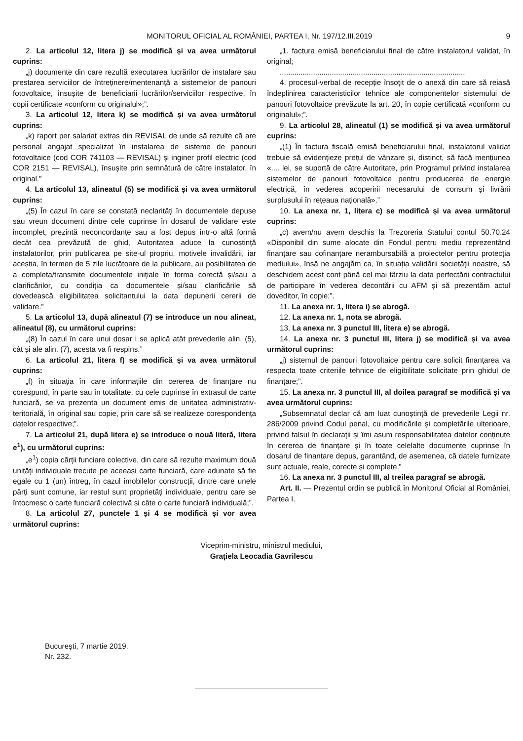MONITORUL OFICIAL AL ROMÂNIEI, PARTEA I, Nr. 197/12.III.2019
9
2. La articolul 12, litera j) se modifică și va avea următorul cuprins:
„j) documente din care rezultă executarea lucrărilor de instalare sau prestarea serviciilor de întreținere/mentenanță a sistemelor de panouri fotovoltaice, însușite de beneficiarii lucrărilor/serviciilor respective, în copii certificate «conform cu originalul»;”.
3. La articolul 12, litera k) se modifică și va avea următorul cuprins:
„k) raport per salariat extras din REVISAL de unde să rezulte că are personal angajat specializat în instalarea de sisteme de panouri fotovoltaice (cod COR 741103 — REVISAL) și inginer profil electric (cod COR 2151 — REVISAL), însușite prin semnătură de către instalator, în original.”
4. La articolul 13, alineatul (5) se modifică și va avea următorul cuprins:
„(5) În cazul în care se constată neclarități în documentele depuse sau vreun document dintre cele cuprinse în dosarul de validare este incomplet, prezintă neconcordanțe sau a fost depus într-o altă formă decât cea prevăzută de ghid, Autoritatea aduce la cunoștință instalatorilor, prin publicarea pe site-ul propriu, motivele invalidării, iar aceștia, în termen de 5 zile lucrătoare de la publicare, au posibilitatea de a completa/transmite documentele inițiale în forma corectă și/sau a clarificărilor, cu condiția ca documentele și/sau clarificările să dovedească eligibilitatea solicitantului la data depunerii cererii de validare.”
5. La articolul 13, după alineatul (7) se introduce un nou alineat, alineatul (8), cu următorul cuprins:
„(8) În cazul în care unui dosar i se aplică atât prevederile alin. (5), cât și ale alin. (7), acesta va fi respins.”
6. La articolul 21, litera f) se modifică și va avea următorul cuprins:
„f) în situația în care informațiile din cererea de finanțare nu corespund, în parte sau în totalitate, cu cele cuprinse în extrasul de carte funciară, se va prezenta un document emis de unitatea administrativ-teritorială, în original sau copie, prin care să se realizeze corespondența datelor respective;”.
7. La articolul 21, după litera e) se introduce o nouă literă, litera e<sup>1</sup>), cu următorul cuprins:
„e<sup>1</sup>) copia cărții funciare colective, din care să rezulte maximum două unități individuale trecute pe aceeași carte funciară, care adunate să fie egale cu 1 (un) întreg, în cazul imobilelor construcții, dintre care unele părți sunt comune, iar restul sunt proprietăți individuale, pentru care se întocmesc o carte funciară colectivă și câte o carte funciară individuală;”.
8. La articolul 27, punctele 1 și 4 se modifică și vor avea următorul cuprins:
„1. factura emisă beneficiarului final de către instalatorul validat, în original;
.........................................................................................
4. procesul-verbal de recepție însoțit de o anexă din care să reiasă îndeplinirea caracteristicilor tehnice ale componentelor sistemului de panouri fotovoltaice prevăzute la art. 20, în copie certificată «conform cu originalul»;”.
9. La articolul 28, alineatul (1) se modifică și va avea următorul cuprins:
„(1) În factura fiscală emisă beneficiarului final, instalatorul validat trebuie să evidențieze prețul de vânzare și, distinct, să facă mențiunea «.... lei, se suportă de către Autoritate, prin Programul privind instalarea sistemelor de panouri fotovoltaice pentru producerea de energie electrică, în vederea acoperirii necesarului de consum și livrării surplusului în rețeaua națională».”
10. La anexa nr. 1, litera c) se modifică și va avea următorul cuprins:
„c) avem/nu avem deschis la Trezoreria Statului contul 50.70.24 «Disponibil din sume alocate din Fondul pentru mediu reprezentând finanțare sau cofinanțare nerambursabilă a proiectelor pentru protecția mediului», însă ne angajăm ca, în situația validării societății noastre, să deschidem acest cont până cel mai târziu la data perfectării contractului de participare în vederea decontării cu AFM și să prezentăm actul doveditor, în copie;”.
11. La anexa nr. 1, litera i) se abrogă.
12. La anexa nr. 1, nota se abrogă.
13. La anexa nr. 3 punctul III, litera e) se abrogă.
14. La anexa nr. 3 punctul III, litera j) se modifică și va avea următorul cuprins:
„j) sistemul de panouri fotovoltaice pentru care solicit finanțarea va respecta toate criteriile tehnice de eligibilitate solicitate prin ghidul de finanțare;”.
15. La anexa nr. 3 punctul III, al doilea paragraf se modifică și va avea următorul cuprins:
„Subsemnatul declar că am luat cunoștință de prevederile Legii nr. 286/2009 privind Codul penal, cu modificările și completările ulterioare, privind falsul în declarații și îmi asum responsabilitatea datelor conținute în cererea de finanțare și în toate celelalte documente cuprinse în dosarul de finanțare depus, garantând, de asemenea, că datele furnizate sunt actuale, reale, corecte și complete.”
16. La anexa nr. 3 punctul III, al treilea paragraf se abrogă.
Art. II. — Prezentul ordin se publică în Monitorul Oficial al României, Partea I.
Viceprim-ministru, ministrul mediului,
Grațiela Leocadia Gavrilescu
București, 7 martie 2019.
Nr. 232.